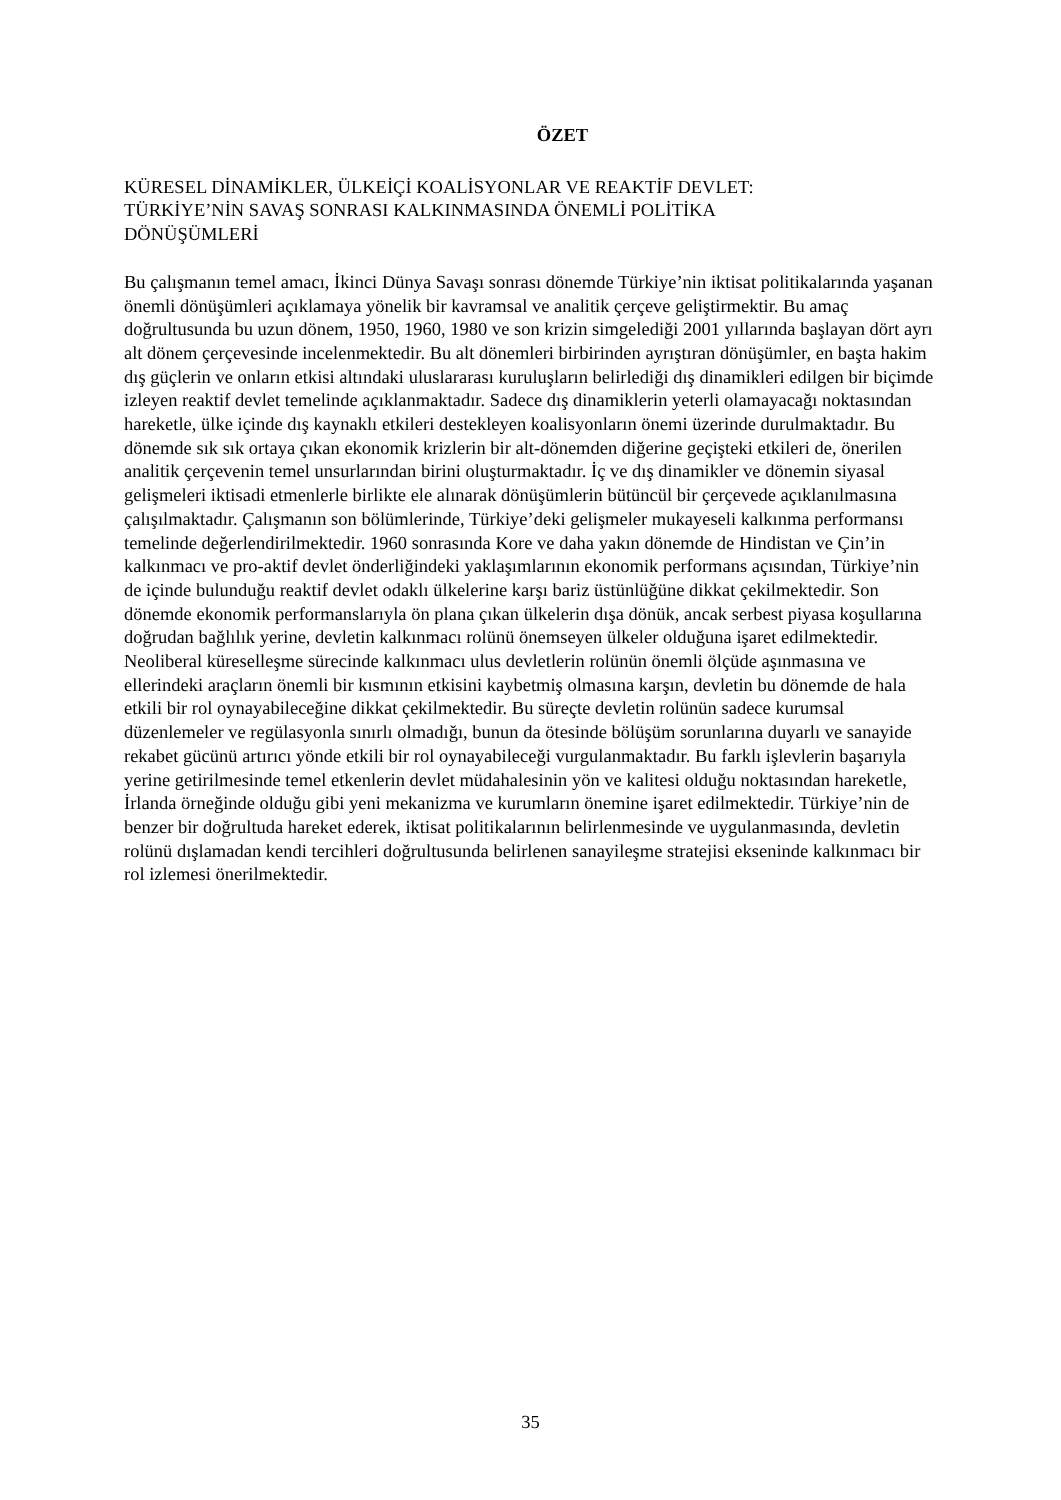ÖZET
KÜRESEL DİNAMİKLER, ÜLKEİÇİ KOALİSYONLAR VE REAKTİF DEVLET:
TÜRKİYE’NİN SAVAŞ SONRASI KALKINMASINDA ÖNEMLİ POLİTİKA
DÖNÜŞÜMLERİ
Bu çalışmanın temel amacı, İkinci Dünya Savaşı sonrası dönemde Türkiye’nin iktisat politikalarında yaşanan önemli dönüşümleri açıklamaya yönelik bir kavramsal ve analitik çerçeve geliştirmektir. Bu amaç doğrultusunda bu uzun dönem, 1950, 1960, 1980 ve son krizin simgelediği 2001 yıllarında başlayan dört ayrı alt dönem çerçevesinde incelenmektedir. Bu alt dönemleri birbirinden ayrıştıran dönüşümler, en başta hakim dış güçlerin ve onların etkisi altındaki uluslararası kuruluşların belirlediği dış dinamikleri edilgen bir biçimde izleyen reaktif devlet temelinde açıklanmaktadır. Sadece dış dinamiklerin yeterli olamayacağı noktasından hareketle, ülke içinde dış kaynaklı etkileri destekleyen koalisyonların önemi üzerinde durulmaktadır. Bu dönemde sık sık ortaya çıkan ekonomik krizlerin bir alt-dönemden diğerine geçişteki etkileri de, önerilen analitik çerçevenin temel unsurlarından birini oluşturmaktadır. İç ve dış dinamikler ve dönemin siyasal gelişmeleri iktisadi etmenlerle birlikte ele alınarak dönüşümlerin bütüncül bir çerçevede açıklanılmasına çalışılmaktadır. Çalışmanın son bölümlerinde, Türkiye’deki gelişmeler mukayeseli kalkınma performansı temelinde değerlendirilmektedir. 1960 sonrasında Kore ve daha yakın dönemde de Hindistan ve Çin’in kalkınmacı ve pro-aktif devlet önderliğindeki yaklaşımlarının ekonomik performans açısından, Türkiye’nin de içinde bulunduğu reaktif devlet odaklı ülkelerine karşı bariz üstünlüğüne dikkat çekilmektedir. Son dönemde ekonomik performanslarıyla ön plana çıkan ülkelerin dışa dönük, ancak serbest piyasa koşullarına doğrudan bağlılık yerine, devletin kalkınmacı rolünü önemseyen ülkeler olduğuna işaret edilmektedir. Neoliberal küreselleşme sürecinde kalkınmacı ulus devletlerin rolünün önemli ölçüde aşınmasına ve ellerindeki araçların önemli bir kısmının etkisini kaybetmiş olmasına karşın, devletin bu dönemde de hala etkili bir rol oynayabileceğine dikkat çekilmektedir. Bu süreçte devletin rolünün sadece kurumsal düzenlemeler ve regülasyonla sınırlı olmadığı, bunun da ötesinde bölüşüm sorunlarına duyarlı ve sanayide rekabet gücünü artırıcı yönde etkili bir rol oynayabileceği vurgulanmaktadır. Bu farklı işlevlerin başarıyla yerine getirilmesinde temel etkenlerin devlet müdahalesinin yön ve kalitesi olduğu noktasından hareketle, İrlanda örneğinde olduğu gibi yeni mekanizma ve kurumların önemine işaret edilmektedir. Türkiye’nin de benzer bir doğrultuda hareket ederek, iktisat politikalarının belirlenmesinde ve uygulanmasında, devletin rolünü dışlamadan kendi tercihleri doğrultusunda belirlenen sanayileşme stratejisi ekseninde kalkınmacı bir rol izlemesi önerilmektedir.
35